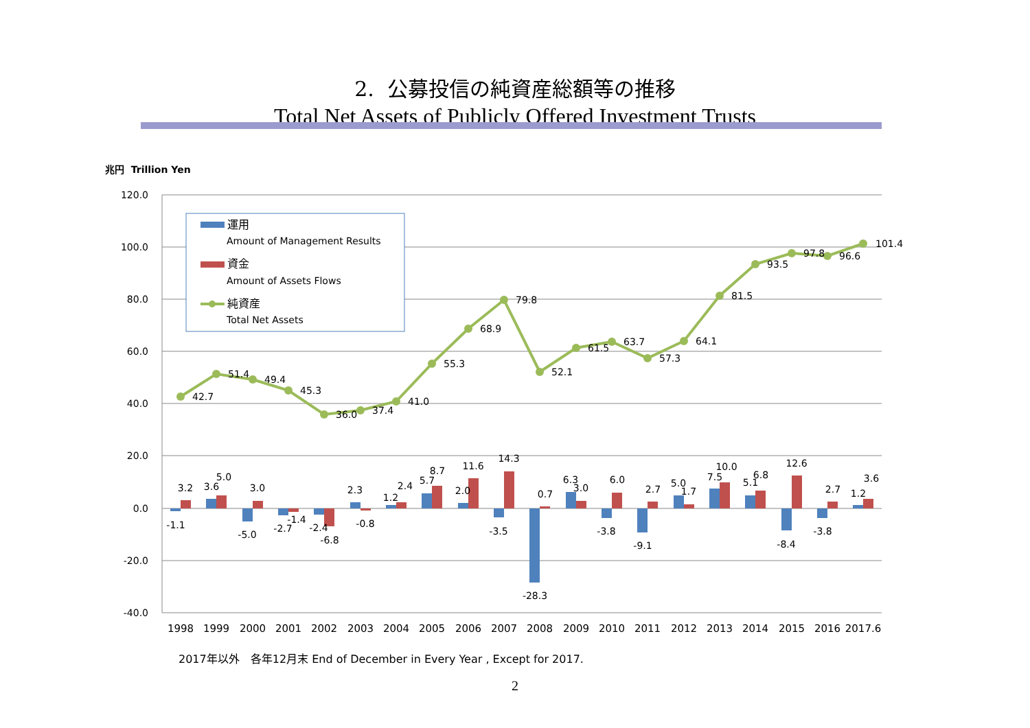2. 公募投信の純資産総額等の推移
Total Net Assets of Publicly Offered Investment Trusts
兆円 Trillion Yen
120.0
100.0
80.0
60.0
40.0
20.0
0.0
-20.0
-40.0
42.7
51.4
49.4
45.3
36.0
37.4
41.0
55.3
68.9
79.8
52.1
61.5
63.7
57.3
64.1
81.5
93.5
97.8
96.6
101.4
-1.1
3.2
3.6
5.0
-5.0
3.0
-2.7
-1.4
-2.4
-6.8
2.3
-0.8
1.2
2.4
5.7
8.7
2.0
11.6
-3.5
14.3
-28.3
0.7
6.3
3.0
-3.8
6.0
-9.1
2.7
5.0
1.7
7.5
10.0
5.1
6.8
-8.4
12.6
-3.8
2.7
1.2
3.6
1998
1999
2000
2001
2002
2003
2004
2005
2006
2007
2008
2009
2010
2011
2012
2013
2014
2015
2016
2017.6
運用
Amount of Management Results
資金
Amount of Assets Flows
純資産
Total Net Assets
2017年以外　各年12月末 End of December in Every Year , Except for 2017.
2